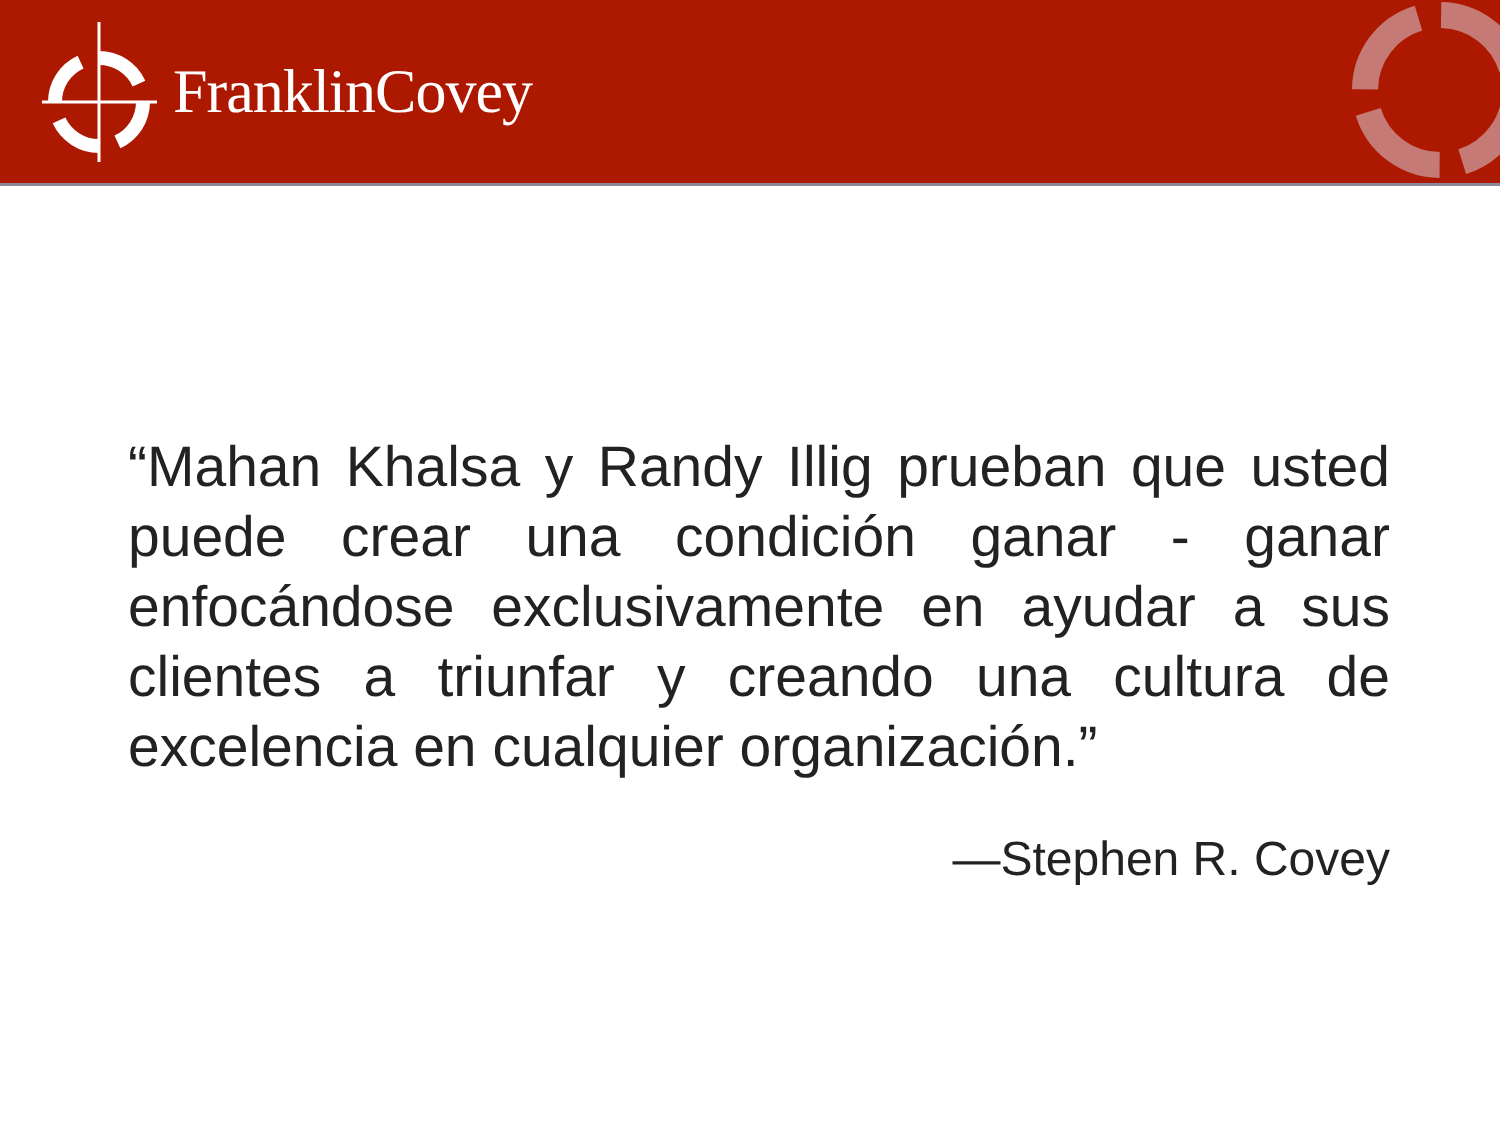FranklinCovey
“Mahan Khalsa y Randy Illig prueban que usted puede crear una condición ganar - ganar enfocándose exclusivamente en ayudar a sus clientes a triunfar y creando una cultura de excelencia en cualquier organización.”
—Stephen R. Covey